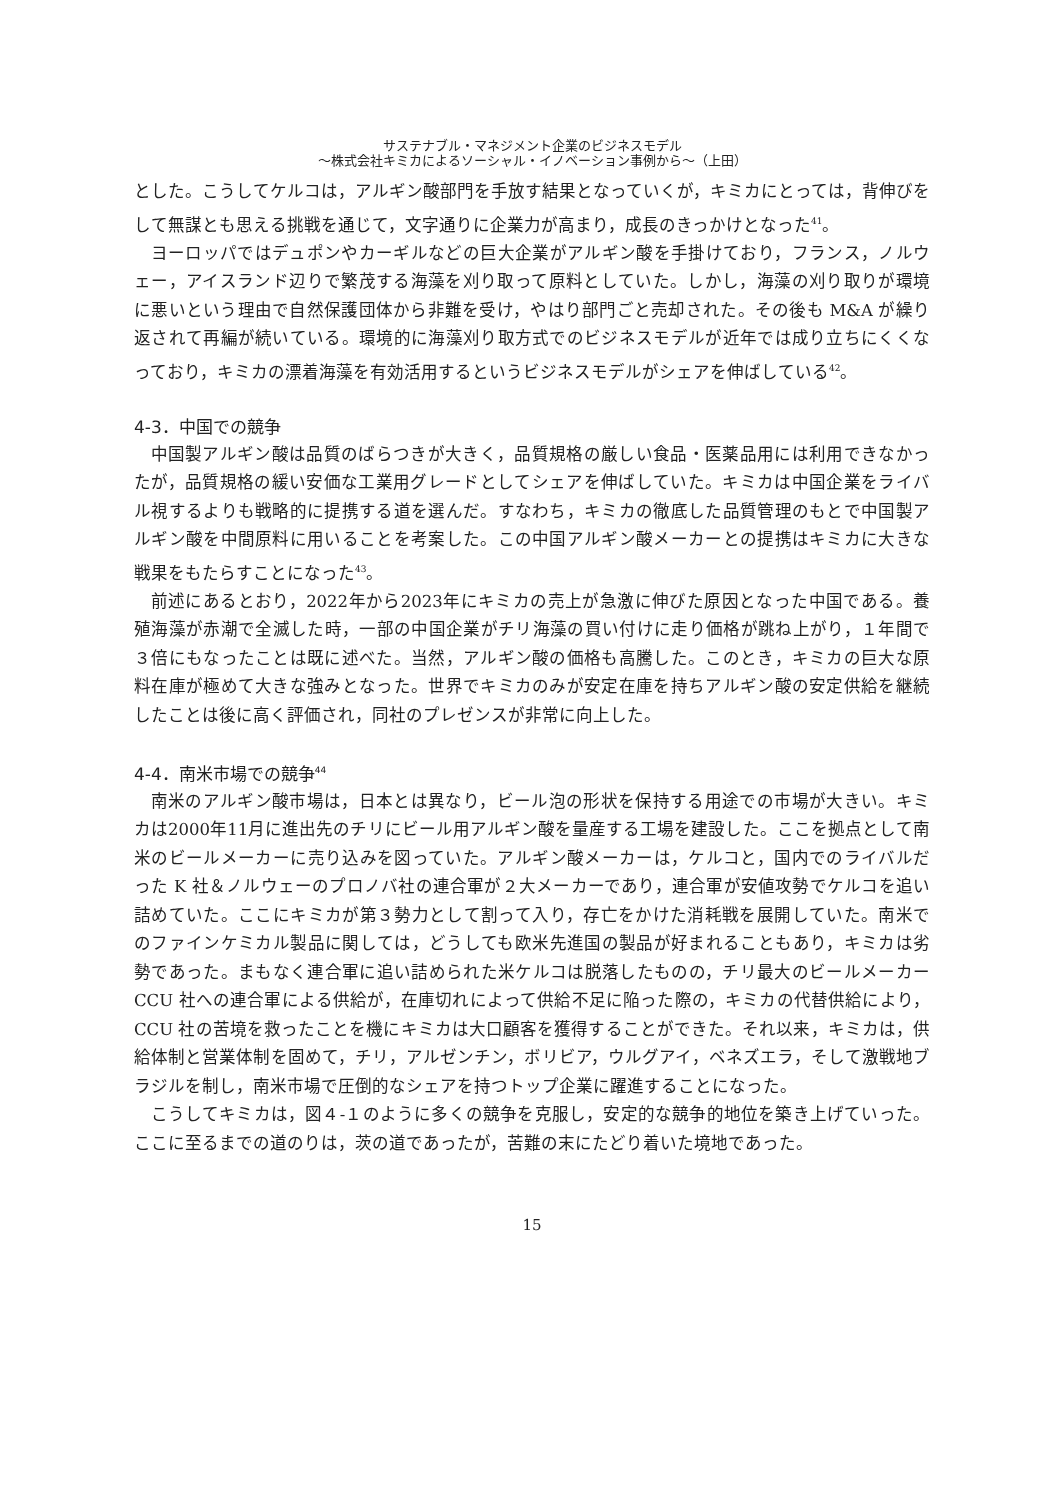サステナブル・マネジメント企業のビジネスモデル
〜株式会社キミカによるソーシャル・イノベーション事例から〜（上田）
とした。こうしてケルコは，アルギン酸部門を手放す結果となっていくが，キミカにとっては，背伸びをして無謀とも思える挑戦を通じて，文字通りに企業力が高まり，成長のきっかけとなった<sup>41</sup>。
ヨーロッパではデュポンやカーギルなどの巨大企業がアルギン酸を手掛けており，フランス，ノルウェー，アイスランド辺りで繁茂する海藻を刈り取って原料としていた。しかし，海藻の刈り取りが環境に悪いという理由で自然保護団体から非難を受け，やはり部門ごと売却された。その後も M&A が繰り返されて再編が続いている。環境的に海藻刈り取方式でのビジネスモデルが近年では成り立ちにくくなっており，キミカの漂着海藻を有効活用するというビジネスモデルがシェアを伸ばしている<sup>42</sup>。
4-3．中国での競争
中国製アルギン酸は品質のばらつきが大きく，品質規格の厳しい食品・医薬品用には利用できなかったが，品質規格の緩い安価な工業用グレードとしてシェアを伸ばしていた。キミカは中国企業をライバル視するよりも戦略的に提携する道を選んだ。すなわち，キミカの徹底した品質管理のもとで中国製アルギン酸を中間原料に用いることを考案した。この中国アルギン酸メーカーとの提携はキミカに大きな戦果をもたらすことになった<sup>43</sup>。
前述にあるとおり，2022年から2023年にキミカの売上が急激に伸びた原因となった中国である。養殖海藻が赤潮で全滅した時，一部の中国企業がチリ海藻の買い付けに走り価格が跳ね上がり，１年間で３倍にもなったことは既に述べた。当然，アルギン酸の価格も高騰した。このとき，キミカの巨大な原料在庫が極めて大きな強みとなった。世界でキミカのみが安定在庫を持ちアルギン酸の安定供給を継続したことは後に高く評価され，同社のプレゼンスが非常に向上した。
4-4．南米市場での競争<sup>44</sup>
南米のアルギン酸市場は，日本とは異なり，ビール泡の形状を保持する用途での市場が大きい。キミカは2000年11月に進出先のチリにビール用アルギン酸を量産する工場を建設した。ここを拠点として南米のビールメーカーに売り込みを図っていた。アルギン酸メーカーは，ケルコと，国内でのライバルだった K 社＆ノルウェーのプロノバ社の連合軍が２大メーカーであり，連合軍が安値攻勢でケルコを追い詰めていた。ここにキミカが第３勢力として割って入り，存亡をかけた消耗戦を展開していた。南米でのファインケミカル製品に関しては，どうしても欧米先進国の製品が好まれることもあり，キミカは劣勢であった。まもなく連合軍に追い詰められた米ケルコは脱落したものの，チリ最大のビールメーカーCCU 社への連合軍による供給が，在庫切れによって供給不足に陥った際の，キミカの代替供給により，CCU 社の苦境を救ったことを機にキミカは大口顧客を獲得することができた。それ以来，キミカは，供給体制と営業体制を固めて，チリ，アルゼンチン，ボリビア，ウルグアイ，ベネズエラ，そして激戦地ブラジルを制し，南米市場で圧倒的なシェアを持つトップ企業に躍進することになった。
こうしてキミカは，図４-１のように多くの競争を克服し，安定的な競争的地位を築き上げていった。ここに至るまでの道のりは，茨の道であったが，苦難の末にたどり着いた境地であった。
15